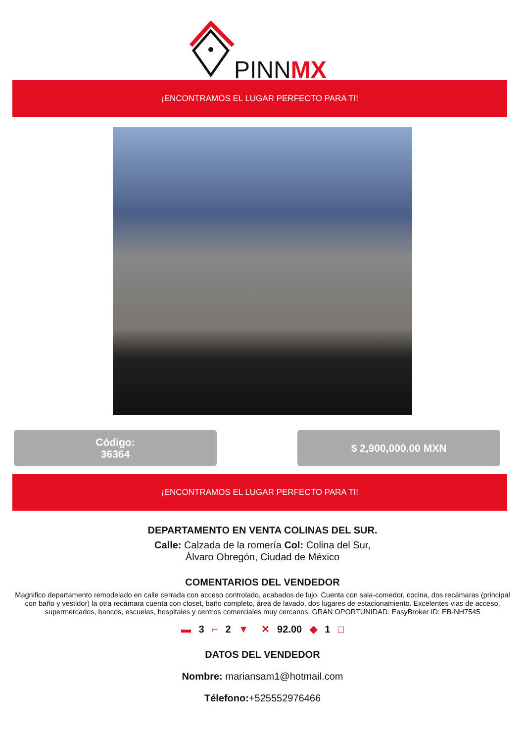PINNMX
¡ENCONTRAMOS EL LUGAR PERFECTO PARA TI!
Código:
36364
$ 2,900,000.00 MXN
¡ENCONTRAMOS EL LUGAR PERFECTO PARA TI!
DEPARTAMENTO EN VENTA COLINAS DEL SUR.
Calle: Calzada de la romería Col: Colina del Sur,
Álvaro Obregón, Ciudad de México
COMENTARIOS DEL VENDEDOR
Magnifico departamento remodelado en calle cerrada con acceso controlado, acabados de lujo. Cuenta con sala-comedor, cocina, dos recámaras (principal con baño y vestidor) la otra recámara cuenta con closet, baño completo, área de lavado, dos lugares de estacionamiento. Excelentes vias de acceso, supermercados, bancos, escuelas, hospitales y centros comerciales muy cercanos. GRAN OPORTUNIDAD. EasyBroker ID: EB-NH7545
▬ 3 ⌐ 2 ▼ ✕ 92.00 ◆ 1 □
DATOS DEL VENDEDOR
Nombre: mariansam1@hotmail.com
Télefono:+525552976466